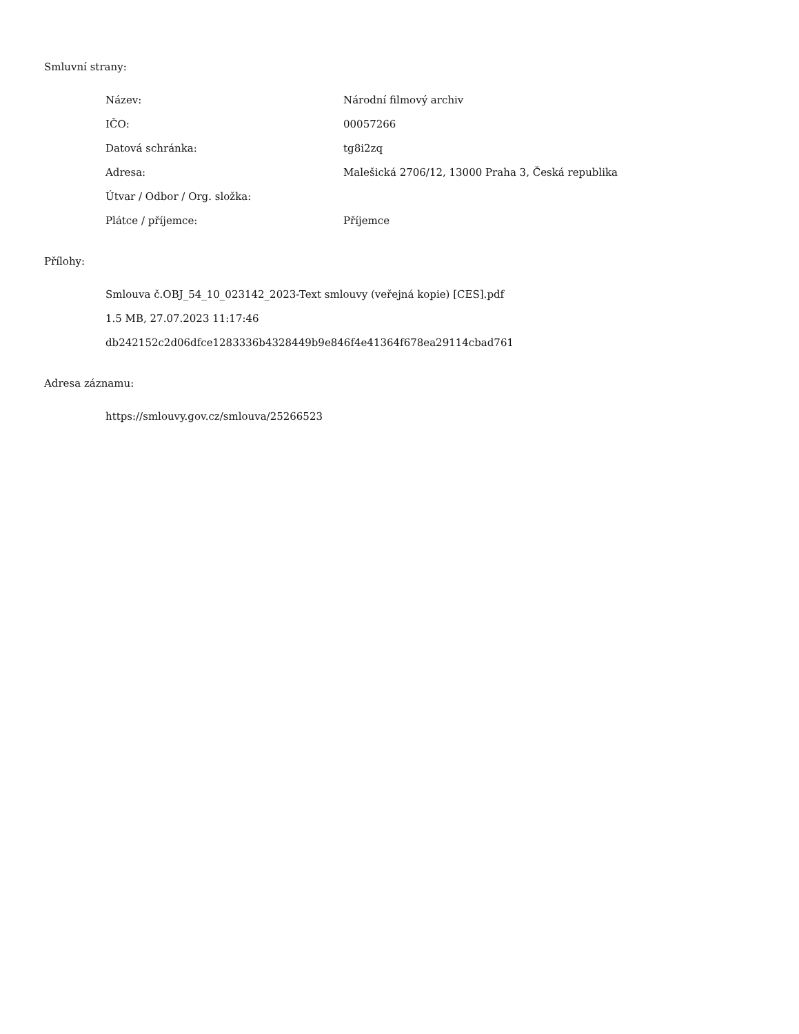Smluvní strany:
| Název: | Národní filmový archiv |
| IČO: | 00057266 |
| Datová schránka: | tg8i2zq |
| Adresa: | Malešická 2706/12, 13000 Praha 3, Česká republika |
| Útvar / Odbor / Org. složka: | |
| Plátce / příjemce: | Příjemce |
Přílohy:
Smlouva č.OBJ_54_10_023142_2023-Text smlouvy (veřejná kopie) [CES].pdf
1.5 MB, 27.07.2023 11:17:46
db242152c2d06dfce1283336b4328449b9e846f4e41364f678ea29114cbad761
Adresa záznamu:
https://smlouvy.gov.cz/smlouva/25266523